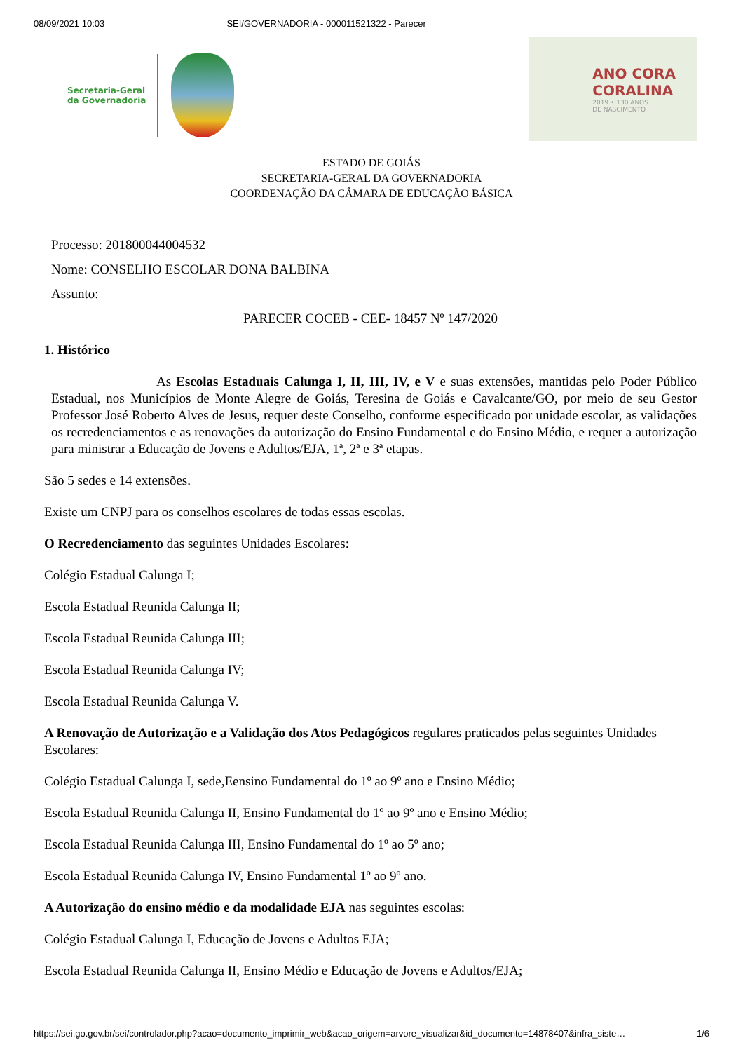08/09/2021 10:03 SEI/GOVERNADORIA - 000011521322 - Parecer
Secretaria-Geral
da Governadoria
ANO CORA
CORALINA
2019 • 130 ANOS
DE NASCIMENTO
ESTADO DE GOIÁS
SECRETARIA-GERAL DA GOVERNADORIA
COORDENAÇÃO DA CÂMARA DE EDUCAÇÃO BÁSICA
Processo: 201800044004532
Nome: CONSELHO ESCOLAR DONA BALBINA
Assunto:
PARECER COCEB - CEE- 18457 Nº 147/2020
1. Histórico
As Escolas Estaduais Calunga I, II, III, IV, e V e suas extensões, mantidas pelo Poder Público Estadual, nos Municípios de Monte Alegre de Goiás, Teresina de Goiás e Cavalcante/GO, por meio de seu Gestor Professor José Roberto Alves de Jesus, requer deste Conselho, conforme especificado por unidade escolar, as validações os recredenciamentos e as renovações da autorização do Ensino Fundamental e do Ensino Médio, e requer a autorização para ministrar a Educação de Jovens e Adultos/EJA, 1ª, 2ª e 3ª etapas.
São 5 sedes e 14 extensões.
Existe um CNPJ para os conselhos escolares de todas essas escolas.
O Recredenciamento das seguintes Unidades Escolares:
Colégio Estadual Calunga I;
Escola Estadual Reunida Calunga II;
Escola Estadual Reunida Calunga III;
Escola Estadual Reunida Calunga IV;
Escola Estadual Reunida Calunga V.
A Renovação de Autorização e a Validação dos Atos Pedagógicos regulares praticados pelas seguintes Unidades Escolares:
Colégio Estadual Calunga I, sede,Eensino Fundamental do 1º ao 9º ano e Ensino Médio;
Escola Estadual Reunida Calunga II, Ensino Fundamental do 1º ao 9º ano e Ensino Médio;
Escola Estadual Reunida Calunga III, Ensino Fundamental do 1º ao 5º ano;
Escola Estadual Reunida Calunga IV, Ensino Fundamental 1º ao 9º ano.
A Autorização do ensino médio e da modalidade EJA nas seguintes escolas:
Colégio Estadual Calunga I, Educação de Jovens e Adultos EJA;
Escola Estadual Reunida Calunga II, Ensino Médio e Educação de Jovens e Adultos/EJA;
https://sei.go.gov.br/sei/controlador.php?acao=documento_imprimir_web&acao_origem=arvore_visualizar&id_documento=14878407&infra_siste… 1/6